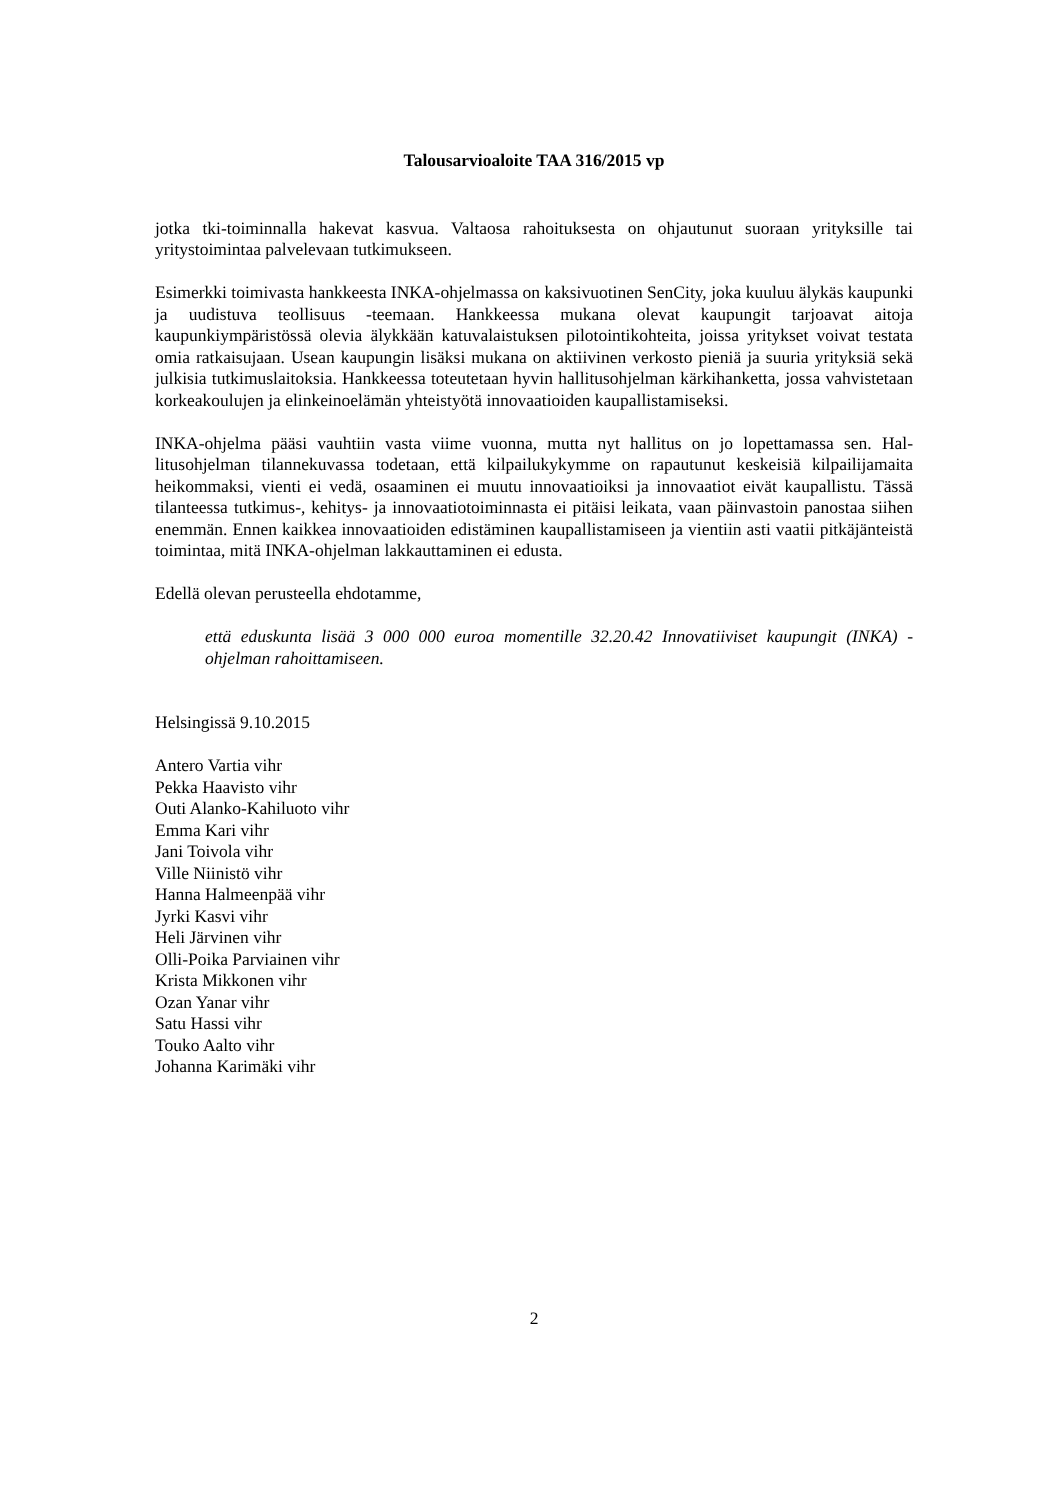Talousarvioaloite TAA 316/2015 vp
jotka tki-toiminnalla hakevat kasvua. Valtaosa rahoituksesta on ohjautunut suoraan yrityksille tai yritystoimintaa palvelevaan tutkimukseen.
Esimerkki toimivasta hankkeesta INKA-ohjelmassa on kaksivuotinen SenCity, joka kuuluu äly­käs kaupunki ja uudistuva teollisuus -teemaan. Hankkeessa mukana olevat kaupungit tarjoavat ai­toja kaupunkiympäristössä olevia älykkään katuvalaistuksen pilotointikohteita, joissa yritykset voivat testata omia ratkaisujaan. Usean kaupungin lisäksi mukana on aktiivinen verkosto pieniä ja suuria yrityksiä sekä julkisia tutkimuslaitoksia. Hankkeessa toteutetaan hyvin hallitusohjelman kärkihanketta, jossa vahvistetaan korkeakoulujen ja elinkeinoelämän yhteistyötä innovaatioiden kaupallistamiseksi.
INKA-ohjelma pääsi vauhtiin vasta viime vuonna, mutta nyt hallitus on jo lopettamassa sen. Hal­litusohjelman tilannekuvassa todetaan, että kilpailukykymme on rapautunut keskeisiä kilpailija­maita heikommaksi, vienti ei vedä, osaaminen ei muutu innovaatioiksi ja innovaatiot eivät kau­pallistu. Tässä tilanteessa tutkimus-, kehitys- ja innovaatiotoiminnasta ei pitäisi leikata, vaan päinvastoin panostaa siihen enemmän. Ennen kaikkea innovaatioiden edistäminen kaupallistami­seen ja vientiin asti vaatii pitkäjänteistä toimintaa, mitä INKA-ohjelman lakkauttaminen ei edus­ta.
Edellä olevan perusteella ehdotamme,
että eduskunta lisää 3 000 000 euroa momentille 32.20.42 Innovatiiviset kaupungit (IN­KA) -ohjelman rahoittamiseen.
Helsingissä 9.10.2015
Antero Vartia vihr
Pekka Haavisto vihr
Outi Alanko-Kahiluoto vihr
Emma Kari vihr
Jani Toivola vihr
Ville Niinistö vihr
Hanna Halmeenpää vihr
Jyrki Kasvi vihr
Heli Järvinen vihr
Olli-Poika Parviainen vihr
Krista Mikkonen vihr
Ozan Yanar vihr
Satu Hassi vihr
Touko Aalto vihr
Johanna Karimäki vihr
2